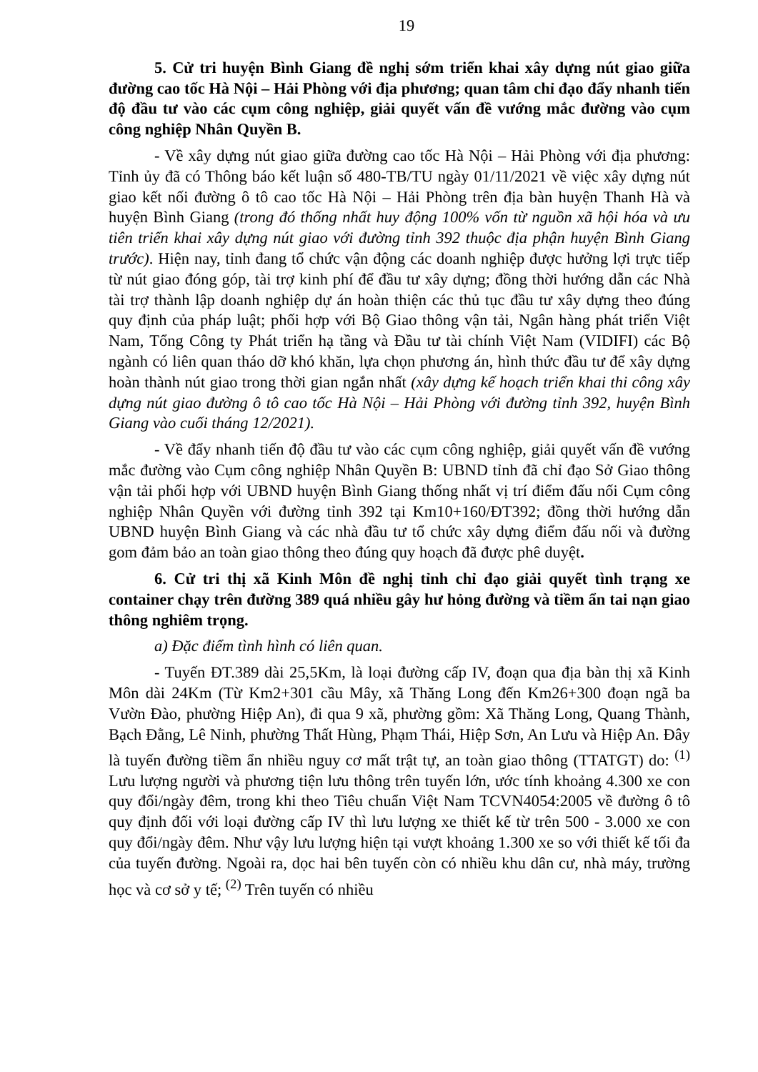19
5. Cử tri huyện Bình Giang đề nghị sớm triển khai xây dựng nút giao giữa đường cao tốc Hà Nội – Hải Phòng với địa phương; quan tâm chỉ đạo đẩy nhanh tiến độ đầu tư vào các cụm công nghiệp, giải quyết vấn đề vướng mắc đường vào cụm công nghiệp Nhân Quyền B.
- Về xây dựng nút giao giữa đường cao tốc Hà Nội – Hải Phòng với địa phương: Tỉnh ủy đã có Thông báo kết luận số 480-TB/TU ngày 01/11/2021 về việc xây dựng nút giao kết nối đường ô tô cao tốc Hà Nội – Hải Phòng trên địa bàn huyện Thanh Hà và huyện Bình Giang (trong đó thống nhất huy động 100% vốn từ nguồn xã hội hóa và ưu tiên triển khai xây dựng nút giao với đường tỉnh 392 thuộc địa phận huyện Bình Giang trước). Hiện nay, tỉnh đang tổ chức vận động các doanh nghiệp được hưởng lợi trực tiếp từ nút giao đóng góp, tài trợ kinh phí để đầu tư xây dựng; đồng thời hướng dẫn các Nhà tài trợ thành lập doanh nghiệp dự án hoàn thiện các thủ tục đầu tư xây dựng theo đúng quy định của pháp luật; phối hợp với Bộ Giao thông vận tải, Ngân hàng phát triển Việt Nam, Tổng Công ty Phát triển hạ tầng và Đầu tư tài chính Việt Nam (VIDIFI) các Bộ ngành có liên quan tháo dỡ khó khăn, lựa chọn phương án, hình thức đầu tư để xây dựng hoàn thành nút giao trong thời gian ngắn nhất (xây dựng kế hoạch triển khai thi công xây dựng nút giao đường ô tô cao tốc Hà Nội – Hải Phòng với đường tỉnh 392, huyện Bình Giang vào cuối tháng 12/2021).
- Về đẩy nhanh tiến độ đầu tư vào các cụm công nghiệp, giải quyết vấn đề vướng mắc đường vào Cụm công nghiệp Nhân Quyền B: UBND tỉnh đã chỉ đạo Sở Giao thông vận tải phối hợp với UBND huyện Bình Giang thống nhất vị trí điểm đấu nối Cụm công nghiệp Nhân Quyền với đường tỉnh 392 tại Km10+160/ĐT392; đồng thời hướng dẫn UBND huyện Bình Giang và các nhà đầu tư tổ chức xây dựng điểm đấu nối và đường gom đảm bảo an toàn giao thông theo đúng quy hoạch đã được phê duyệt.
6. Cử tri thị xã Kinh Môn đề nghị tỉnh chỉ đạo giải quyết tình trạng xe container chạy trên đường 389 quá nhiều gây hư hỏng đường và tiềm ẩn tai nạn giao thông nghiêm trọng.
a) Đặc điểm tình hình có liên quan.
- Tuyến ĐT.389 dài 25,5Km, là loại đường cấp IV, đoạn qua địa bàn thị xã Kinh Môn dài 24Km (Từ Km2+301 cầu Mây, xã Thăng Long đến Km26+300 đoạn ngã ba Vườn Đào, phường Hiệp An), đi qua 9 xã, phường gồm: Xã Thăng Long, Quang Thành, Bạch Đằng, Lê Ninh, phường Thất Hùng, Phạm Thái, Hiệp Sơn, An Lưu và Hiệp An. Đây là tuyến đường tiềm ẩn nhiều nguy cơ mất trật tự, an toàn giao thông (TTATGT) do: <sup>(1)</sup> Lưu lượng người và phương tiện lưu thông trên tuyến lớn, ước tính khoảng 4.300 xe con quy đổi/ngày đêm, trong khi theo Tiêu chuẩn Việt Nam TCVN4054:2005 về đường ô tô quy định đối với loại đường cấp IV thì lưu lượng xe thiết kế từ trên 500 - 3.000 xe con quy đổi/ngày đêm. Như vậy lưu lượng hiện tại vượt khoảng 1.300 xe so với thiết kế tối đa của tuyến đường. Ngoài ra, dọc hai bên tuyến còn có nhiều khu dân cư, nhà máy, trường học và cơ sở y tế; <sup>(2)</sup> Trên tuyến có nhiều